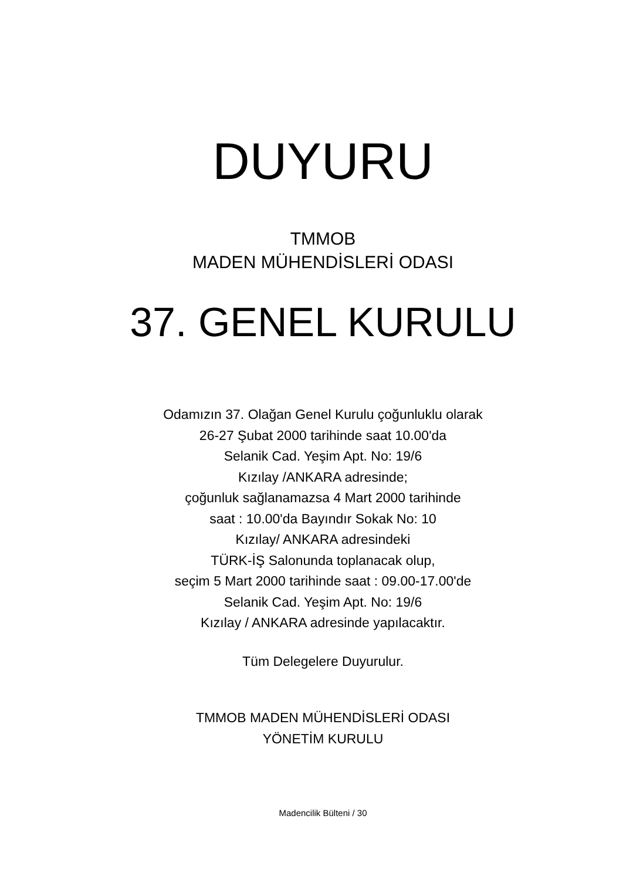DUYURU
TMMOB
MADEN MÜHENDİSLERİ ODASI
37. GENEL KURULU
Odamızın 37. Olağan Genel Kurulu çoğunluklu olarak
26-27 Şubat 2000 tarihinde saat 10.00'da
Selanik Cad. Yeşim Apt. No: 19/6
Kızılay /ANKARA adresinde;
çoğunluk sağlanamazsa 4 Mart 2000 tarihinde
saat : 10.00'da Bayındır Sokak No: 10
Kızılay/ ANKARA adresindeki
TÜRK-İŞ Salonunda toplanacak olup,
seçim 5 Mart 2000 tarihinde saat : 09.00-17.00'de
Selanik Cad. Yeşim Apt. No: 19/6
Kızılay / ANKARA adresinde yapılacaktır.
Tüm Delegelere Duyurulur.
TMMOB MADEN MÜHENDİSLERİ ODASI
YÖNETİM KURULU
Madencilik Bülteni / 30